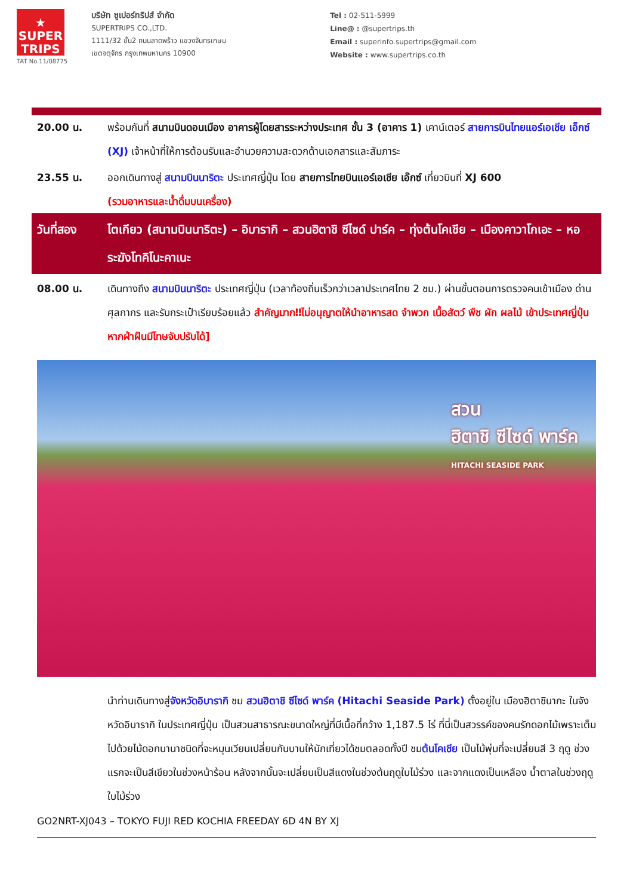★
SUPER
TRIPS
TAT No.11/08775
บริษัท ซูเปอร์ทริปส์ จำกัด
SUPERTRIPS CO.,LTD.
1111/32 ชั้น2 ถนนลาดพร้าว แขวงจันทรเกษม
เขตจตุจักร กรุงเทพมหานคร 10900
Tel : 02-511-5999
Line@ : @supertrips.th
Email : superinfo.supertrips@gmail.com
Website : www.supertrips.co.th
20.00 น. พร้อมกันที่ สนามบินดอนเมือง อาคารผู้โดยสารระหว่างประเทศ ชั้น 3 (อาคาร 1) เคาน์เตอร์ สายการบินไทยแอร์เอเชีย เอ็กซ์ (XJ) เจ้าหน้าที่ให้การต้อนรับและอำนวยความสะดวกด้านเอกสารและสัมภาระ
23.55 น. ออกเดินทางสู่ สนามบินนาริตะ ประเทศญี่ปุ่น โดย สายการไทยบินแอร์เอเชีย เอ๊กซ์ เที่ยวบินที่ XJ 600
(รวมอาหารและน้ำดื่มบนเครื่อง)
วันที่สอง โตเกียว (สนามบินนาริตะ) – อิบารากิ – สวนฮิตาชิ ซีไซด์ ปาร์ค – ทุ่งต้นโคเชีย – เมืองคาวาโกเอะ – หอระฆังโทคิโนะคาเนะ
08.00 น. เดินทางถึง สนามบินนาริตะ ประเทศญี่ปุ่น (เวลาท้องถิ่นเร็วกว่าเวลาประเทศไทย 2 ชม.) ผ่านขั้นตอนการตรวจคนเข้าเมือง ด่านศุลกากร และรับกระเป๋าเรียบร้อยแล้ว สำคัญมาก‼ไม่อนุญาตให้นำอาหารสด จำพวก เนื้อสัตว์ พืช ผัก ผลไม้ เข้าประเทศญี่ปุ่นหากฝ่าฝืนมีโทษจับปรับได้]
สวน
ฮิตาชิ ซีไซด์ พาร์ค
HITACHI SEASIDE PARK
นำท่านเดินทางสู่จังหวัดอิบารากิ ชม สวนฮิตาชิ ซีไซด์ พาร์ค (Hitachi Seaside Park) ตั้งอยู่ใน เมืองฮิตาชินากะ ในจังหวัดอิบารากิ ในประเทศญี่ปุ่น เป็นสวนสาธารณะขนาดใหญ่ที่มีเนื้อที่กว้าง 1,187.5 ไร่ ที่นี่เป็นสวรรค์ของคนรักดอกไม้เพราะเต็มไปด้วยไม้ดอกนานาชนิดที่จะหมุนเวียนเปลี่ยนกันบานให้นักเที่ยวได้ชมตลอดทั้งปี ชมต้นโคเชีย เป็นไม้พุ่มที่จะเปลี่ยนสี 3 ฤดู ช่วงแรกจะเป็นสีเขียวในช่วงหน้าร้อน หลังจากนั้นจะเปลี่ยนเป็นสีแดงในช่วงต้นฤดูใบไม้ร่วง และจากแดงเป็นเหลือง น้ำตาลในช่วงฤดูใบไม้ร่วง
GO2NRT-XJ043 – TOKYO FUJI RED KOCHIA FREEDAY 6D 4N BY XJ